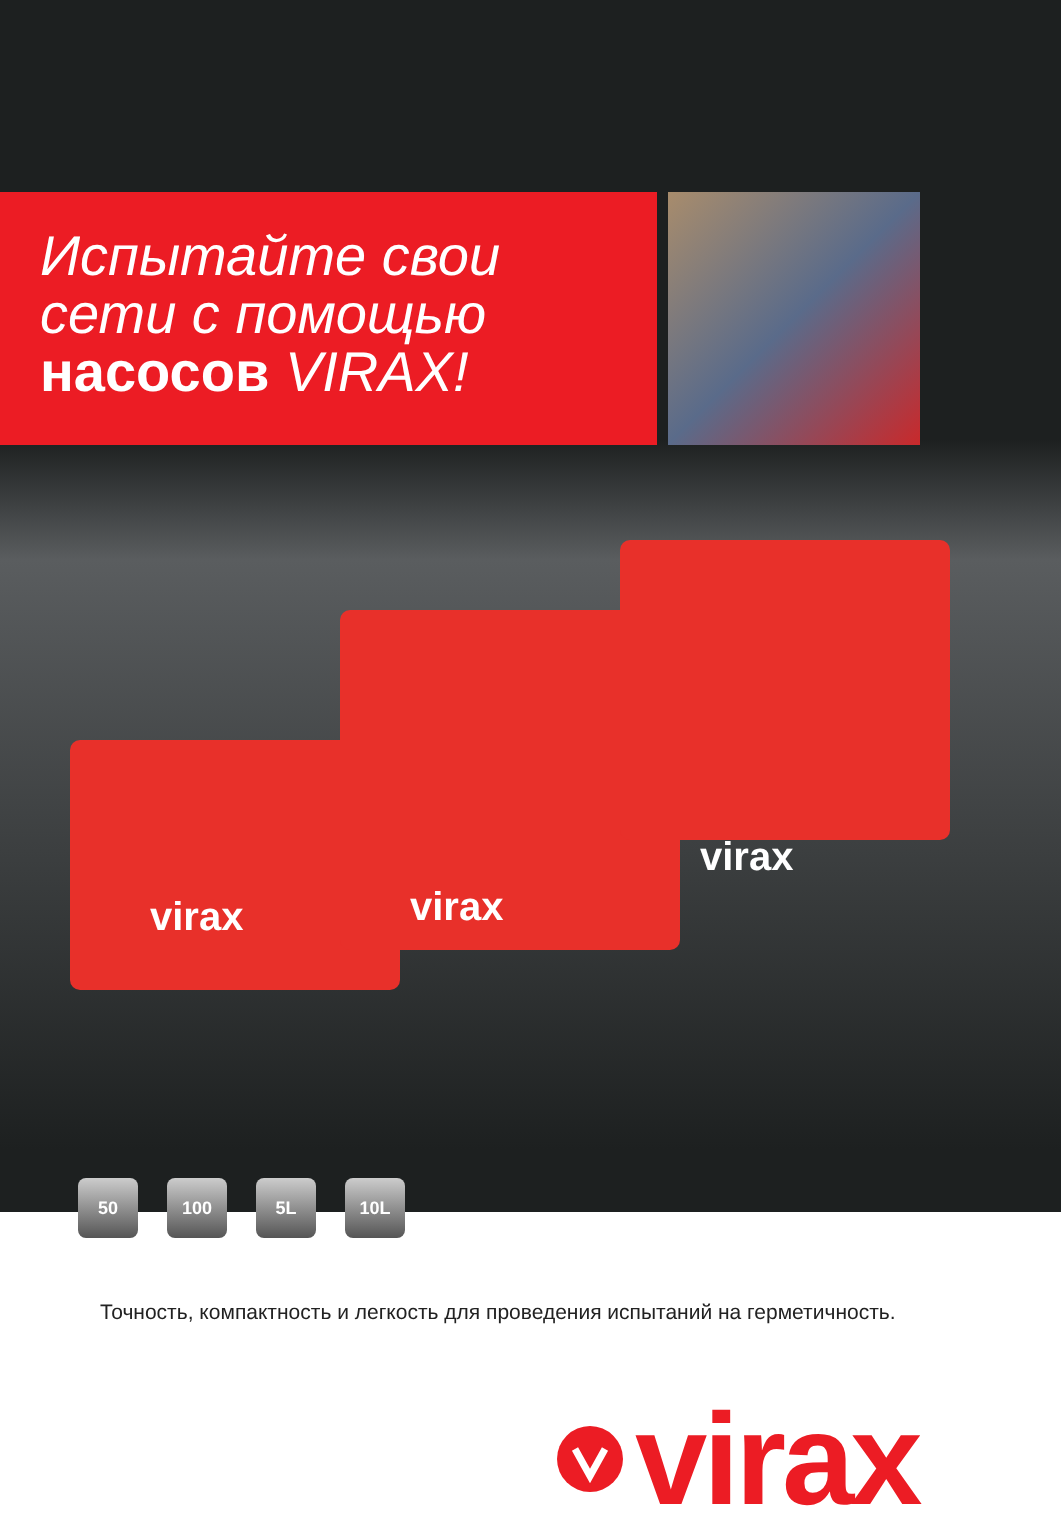Испытайте свои
сети с помощью
насосов VIRAX!
virax
virax
virax
50 100 5L 10L
Точность, компактность и легкость для проведения испытаний на герметичность.
virax